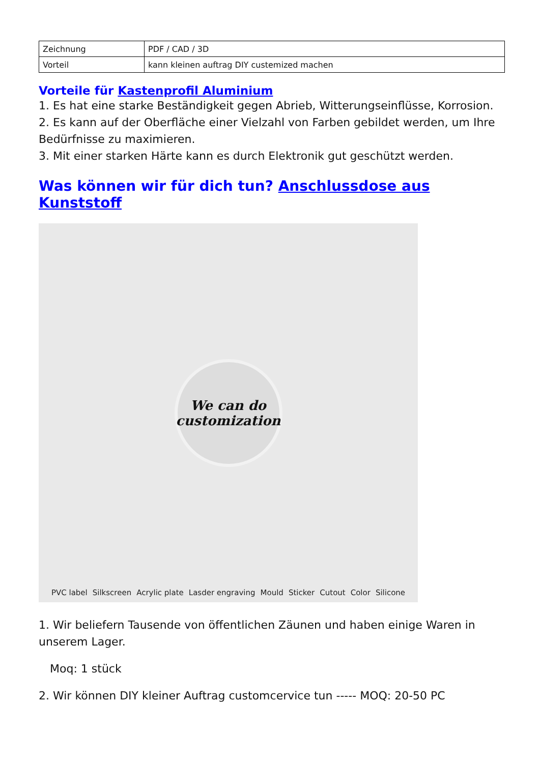| Zeichnung | PDF / CAD / 3D |
| Vorteil | kann kleinen auftrag DIY custemized machen |
Vorteile für Kastenprofil Aluminium
1. Es hat eine starke Beständigkeit gegen Abrieb, Witterungseinflüsse, Korrosion.
2. Es kann auf der Oberfläche einer Vielzahl von Farben gebildet werden, um Ihre Bedürfnisse zu maximieren.
3. Mit einer starken Härte kann es durch Elektronik gut geschützt werden.
Was können wir für dich tun? Anschlussdose aus Kunststoff
We can do
customization
PVC label Silkscreen Acrylic plate Lasder engraving Mould Sticker Cutout Color Silicone
1. Wir beliefern Tausende von öffentlichen Zäunen und haben einige Waren in unserem Lager.
Moq: 1 stück
2. Wir können DIY kleiner Auftrag customcervice tun ----- MOQ: 20-50 PC